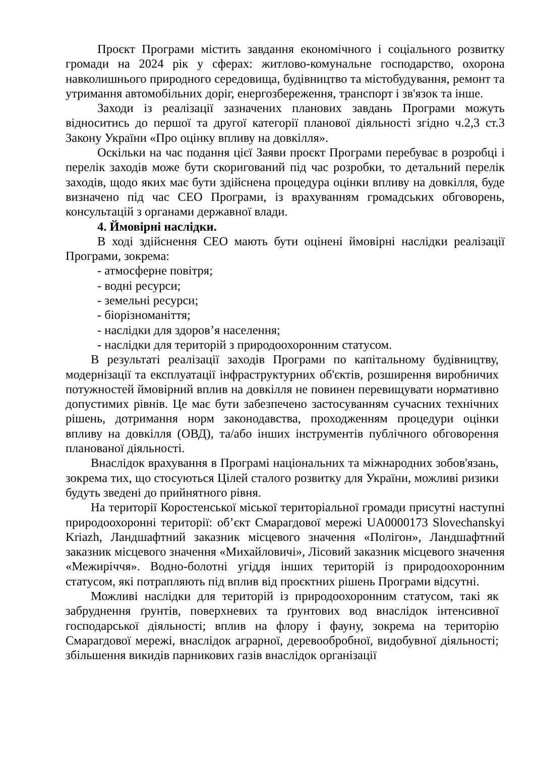Проєкт Програми містить завдання економічного і соціального розвитку громади на 2024 рік у сферах: житлово-комунальне господарство, охорона навколишнього природного середовища, будівництво та містобудування, ремонт та утримання автомобільних доріг, енергозбереження, транспорт і зв'язок та інше.
Заходи із реалізації зазначених планових завдань Програми можуть відноситись до першої та другої категорії планової діяльності згідно ч.2,3 ст.3 Закону України «Про оцінку впливу на довкілля».
Оскільки на час подання цієї Заяви проєкт Програми перебуває в розробці і перелік заходів може бути скоригований під час розробки, то детальний перелік заходів, щодо яких має бути здійснена процедура оцінки впливу на довкілля, буде визначено під час СЕО Програми, із врахуванням громадських обговорень, консультацій з органами державної влади.
4. Ймовірні наслідки.
В ході здійснення СЕО мають бути оцінені ймовірні наслідки реалізації Програми, зокрема:
- атмосферне повітря;
- водні ресурси;
- земельні ресурси;
- біорізноманіття;
- наслідки для здоров’я населення;
- наслідки для територій з природоохоронним статусом.
В результаті реалізації заходів Програми по капітальному будівництву, модернізації та експлуатації інфраструктурних об'єктів, розширення виробничих потужностей ймовірний вплив на довкілля не повинен перевищувати нормативно допустимих рівнів. Це має бути забезпечено застосуванням сучасних технічних рішень, дотримання норм законодавства, проходженням процедури оцінки впливу на довкілля (ОВД), та/або інших інструментів публічного обговорення планованої діяльності.
Внаслідок врахування в Програмі національних та міжнародних зобов'язань, зокрема тих, що стосуються Цілей сталого розвитку для України, можливі ризики будуть зведені до прийнятного рівня.
На території Коростенської міської територіальної громади присутні наступні природоохоронні території: об’єкт Смарагдової мережі UA0000173 Slovechanskyi Kriazh, Ландшафтний заказник місцевого значення «Полігон», Ландшафтний заказник місцевого значення «Михайловичі», Лісовий заказник місцевого значення «Межиріччя». Водно-болотні угіддя інших територій із природоохоронним статусом, які потрапляють під вплив від проєктних рішень Програми відсутні.
Можливі наслідки для територій із природоохоронним статусом, такі як забруднення ґрунтів, поверхневих та ґрунтових вод внаслідок інтенсивної господарської діяльності; вплив на флору і фауну, зокрема на територію Смарагдової мережі, внаслідок аграрної, деревообробної, видобувної діяльності; збільшення викидів парникових газів внаслідок організації